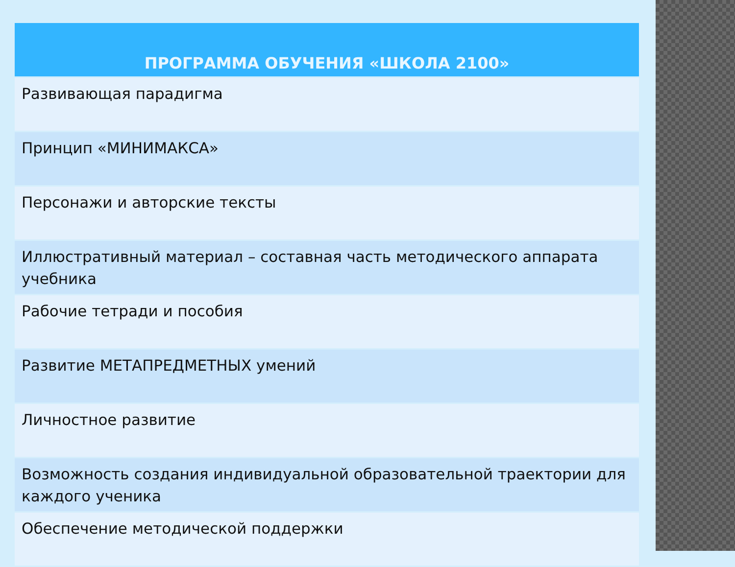| ПРОГРАММА ОБУЧЕНИЯ «ШКОЛА 2100» |
| --- |
| Развивающая парадигма |
| Принцип «МИНИМАКСА» |
| Персонажи и авторские тексты |
| Иллюстративный материал – составная часть методического аппарата учебника |
| Рабочие тетради и пособия |
| Развитие МЕТАПРЕДМЕТНЫХ умений |
| Личностное развитие |
| Возможность создания индивидуальной образовательной траектории для каждого ученика |
| Обеспечение методической поддержки |